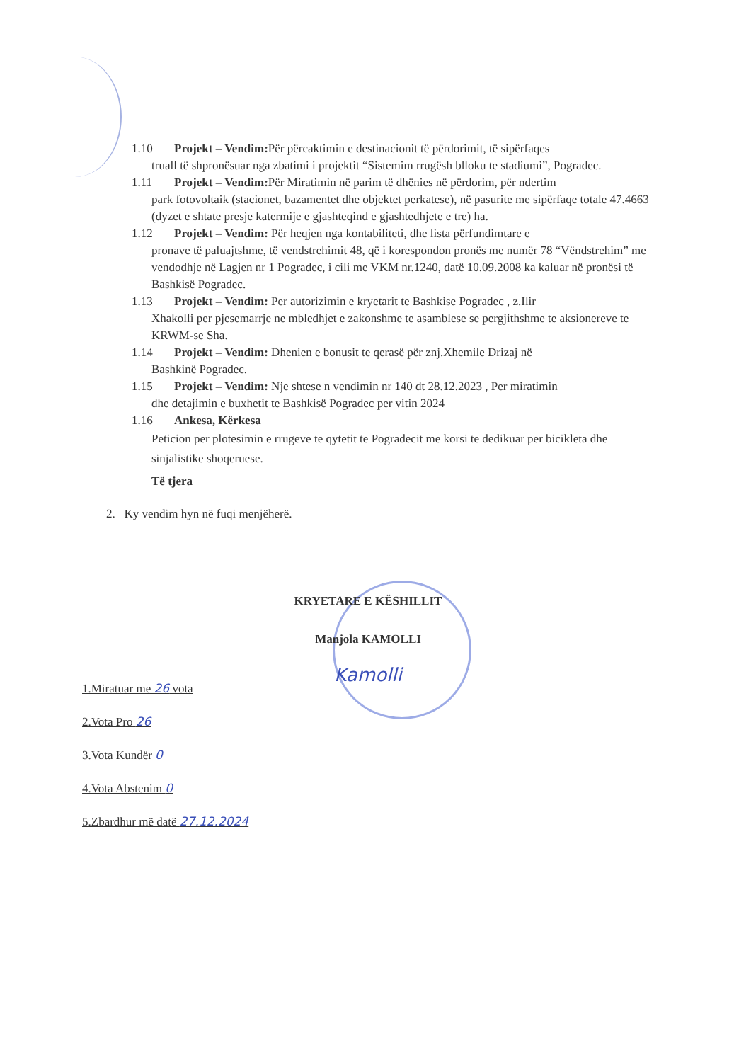1.10 Projekt – Vendim: Për përcaktimin e destinacionit të përdorimit, të sipërfaqes
truall të shpronësuar nga zbatimi i projektit “Sistemim rrugësh blloku te stadiumi”, Pogradec.
1.11 Projekt – Vendim: Për Miratimin në parim të dhënies në përdorim, për ndertim
park fotovoltaik (stacionet, bazamentet dhe objektet perkatese), në pasurite me sipërfaqe totale 47.4663 (dyzet e shtate presje katermije e gjashteqind e gjashtedhjete e tre) ha.
1.12 Projekt – Vendim: Për heqjen nga kontabiliteti, dhe lista përfundimtare e
pronave të paluajtshme, të vendstrehimit 48, që i korespondon pronës me numër 78 “Vëndstrehim” me vendodhje në Lagjen nr 1 Pogradec, i cili me VKM nr.1240, datë 10.09.2008 ka kaluar në pronësi të Bashkisë Pogradec.
1.13 Projekt – Vendim: Per autorizimin e kryetarit te Bashkise Pogradec , z.Ilir
Xhakolli per pjesemarrje ne mbledhjet e zakonshme te asamblese se pergjithshme te aksionereve te KRWM-se Sha.
1.14 Projekt – Vendim: Dhenien e bonusit te qerasë për znj.Xhemile Drizaj në
Bashkinë Pogradec.
1.15 Projekt – Vendim: Nje shtese n vendimin nr 140 dt 28.12.2023 , Per miratimin
dhe detajimin e buxhetit te Bashkisë Pogradec per vitin 2024
1.16 Ankesa, Kërkesa
Peticion per plotesimin e rrugeve te qytetit te Pogradecit me korsi te dedikuar per bicikleta dhe sinjalistike shoqeruese.
Të tjera
2. Ky vendim hyn në fuqi menjëherë.
KRYETARE E KËSHILLIT
Manjola KAMOLLI
Kamolli
1.Miratuar me 26 vota
2.Vota Pro 26
3.Vota Kundër 0
4.Vota Abstenim 0
5.Zbardhur më datë 27.12.2024